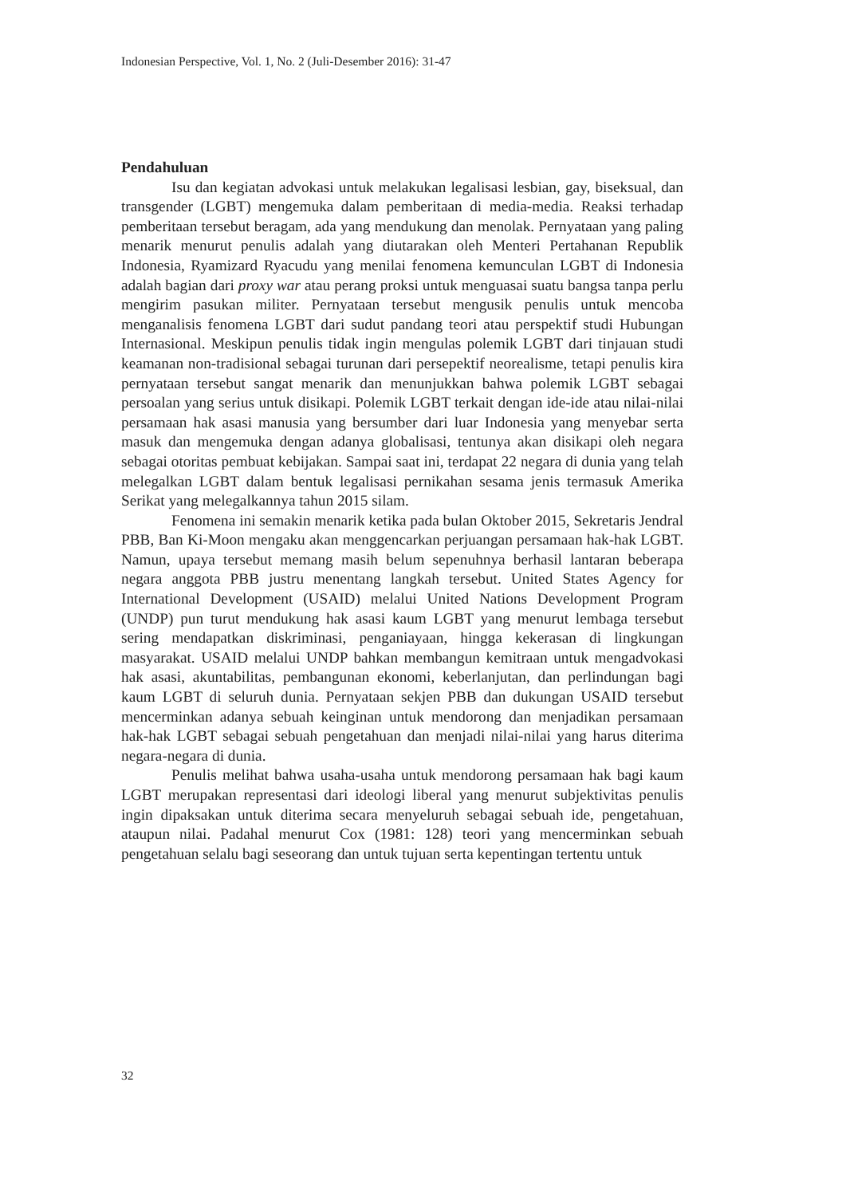Indonesian Perspective, Vol. 1, No. 2 (Juli-Desember 2016): 31-47
Pendahuluan
Isu dan kegiatan advokasi untuk melakukan legalisasi lesbian, gay, biseksual, dan transgender (LGBT) mengemuka dalam pemberitaan di media-media. Reaksi terhadap pemberitaan tersebut beragam, ada yang mendukung dan menolak. Pernyataan yang paling menarik menurut penulis adalah yang diutarakan oleh Menteri Pertahanan Republik Indonesia, Ryamizard Ryacudu yang menilai fenomena kemunculan LGBT di Indonesia adalah bagian dari proxy war atau perang proksi untuk menguasai suatu bangsa tanpa perlu mengirim pasukan militer. Pernyataan tersebut mengusik penulis untuk mencoba menganalisis fenomena LGBT dari sudut pandang teori atau perspektif studi Hubungan Internasional. Meskipun penulis tidak ingin mengulas polemik LGBT dari tinjauan studi keamanan non-tradisional sebagai turunan dari persepektif neorealisme, tetapi penulis kira pernyataan tersebut sangat menarik dan menunjukkan bahwa polemik LGBT sebagai persoalan yang serius untuk disikapi. Polemik LGBT terkait dengan ide-ide atau nilai-nilai persamaan hak asasi manusia yang bersumber dari luar Indonesia yang menyebar serta masuk dan mengemuka dengan adanya globalisasi, tentunya akan disikapi oleh negara sebagai otoritas pembuat kebijakan. Sampai saat ini, terdapat 22 negara di dunia yang telah melegalkan LGBT dalam bentuk legalisasi pernikahan sesama jenis termasuk Amerika Serikat yang melegalkannya tahun 2015 silam.
Fenomena ini semakin menarik ketika pada bulan Oktober 2015, Sekretaris Jendral PBB, Ban Ki-Moon mengaku akan menggencarkan perjuangan persamaan hak-hak LGBT. Namun, upaya tersebut memang masih belum sepenuhnya berhasil lantaran beberapa negara anggota PBB justru menentang langkah tersebut. United States Agency for International Development (USAID) melalui United Nations Development Program (UNDP) pun turut mendukung hak asasi kaum LGBT yang menurut lembaga tersebut sering mendapatkan diskriminasi, penganiayaan, hingga kekerasan di lingkungan masyarakat. USAID melalui UNDP bahkan membangun kemitraan untuk mengadvokasi hak asasi, akuntabilitas, pembangunan ekonomi, keberlanjutan, dan perlindungan bagi kaum LGBT di seluruh dunia. Pernyataan sekjen PBB dan dukungan USAID tersebut mencerminkan adanya sebuah keinginan untuk mendorong dan menjadikan persamaan hak-hak LGBT sebagai sebuah pengetahuan dan menjadi nilai-nilai yang harus diterima negara-negara di dunia.
Penulis melihat bahwa usaha-usaha untuk mendorong persamaan hak bagi kaum LGBT merupakan representasi dari ideologi liberal yang menurut subjektivitas penulis ingin dipaksakan untuk diterima secara menyeluruh sebagai sebuah ide, pengetahuan, ataupun nilai. Padahal menurut Cox (1981: 128) teori yang mencerminkan sebuah pengetahuan selalu bagi seseorang dan untuk tujuan serta kepentingan tertentu untuk
32